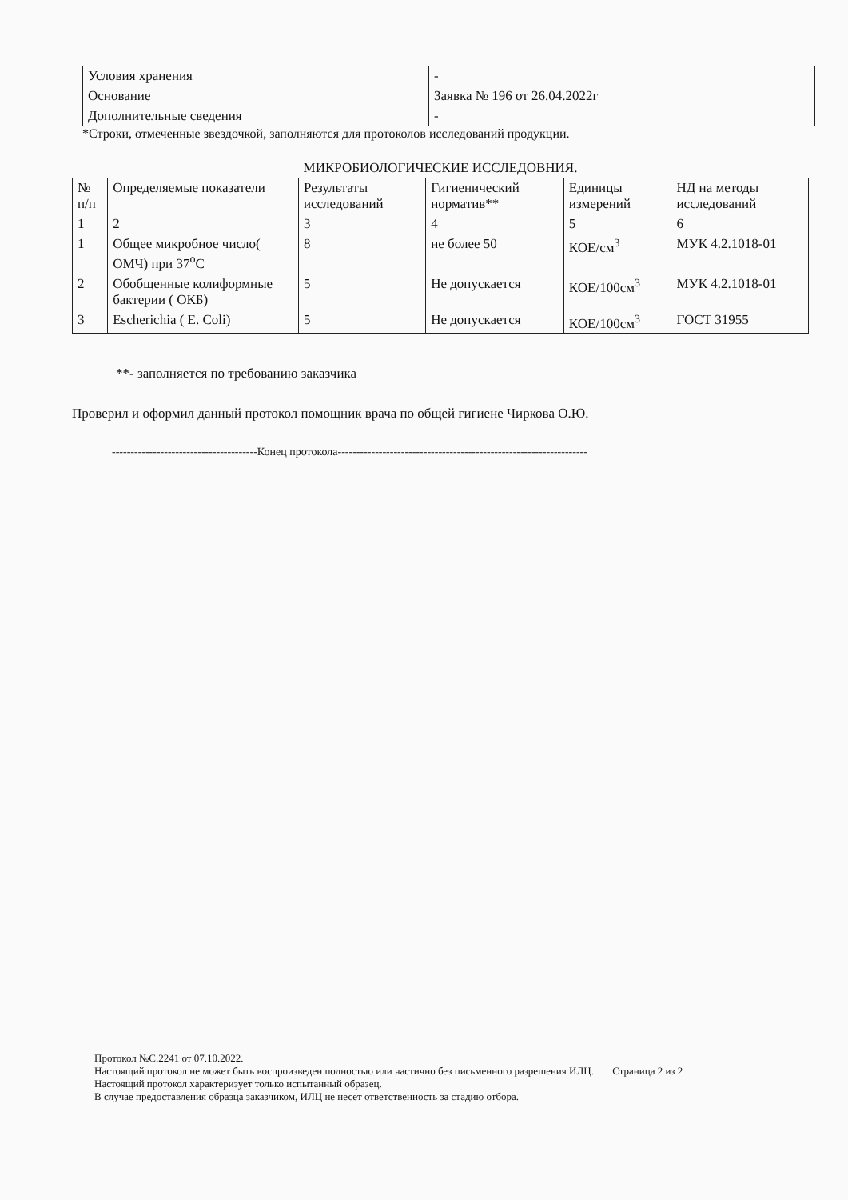| Условия хранения | - |
| Основание | Заявка № 196 от 26.04.2022г |
| Дополнительные сведения | - |
*Строки, отмеченные звездочкой, заполняются для протоколов исследований продукции.
МИКРОБИОЛОГИЧЕСКИЕ ИССЛЕДОВНИЯ.
| № п/п | Определяемые показатели | Результаты исследований | Гигиенический норматив** | Единицы измерений | НД на методы исследований |
| --- | --- | --- | --- | --- | --- |
| 1 | 2 | 3 | 4 | 5 | 6 |
| 1 | Общее микробное число( ОМЧ) при 37<sup>о</sup>С | 8 | не более 50 | КОЕ/см<sup>3</sup> | МУК 4.2.1018-01 |
| 2 | Обобщенные колиформные бактерии ( ОКБ) | 5 | Не допускается | КОЕ/100см<sup>3</sup> | МУК 4.2.1018-01 |
| 3 | Escherichia ( E. Coli) | 5 | Не допускается | КОЕ/100см<sup>3</sup> | ГОСТ 31955 |
**- заполняется по требованию заказчика
Проверил и оформил данный протокол помощник врача по общей гигиене Чиркова О.Ю.
---------------------------------------Конец протокола-------------------------------------------------------------------
Протокол №С.2241 от 07.10.2022.
Настоящий протокол не может быть воспроизведен полностью или частично без письменного разрешения ИЛЦ. Страница 2 из 2
Настоящий протокол характеризует только испытанный образец.
В случае предоставления образца заказчиком, ИЛЦ не несет ответственность за стадию отбора.